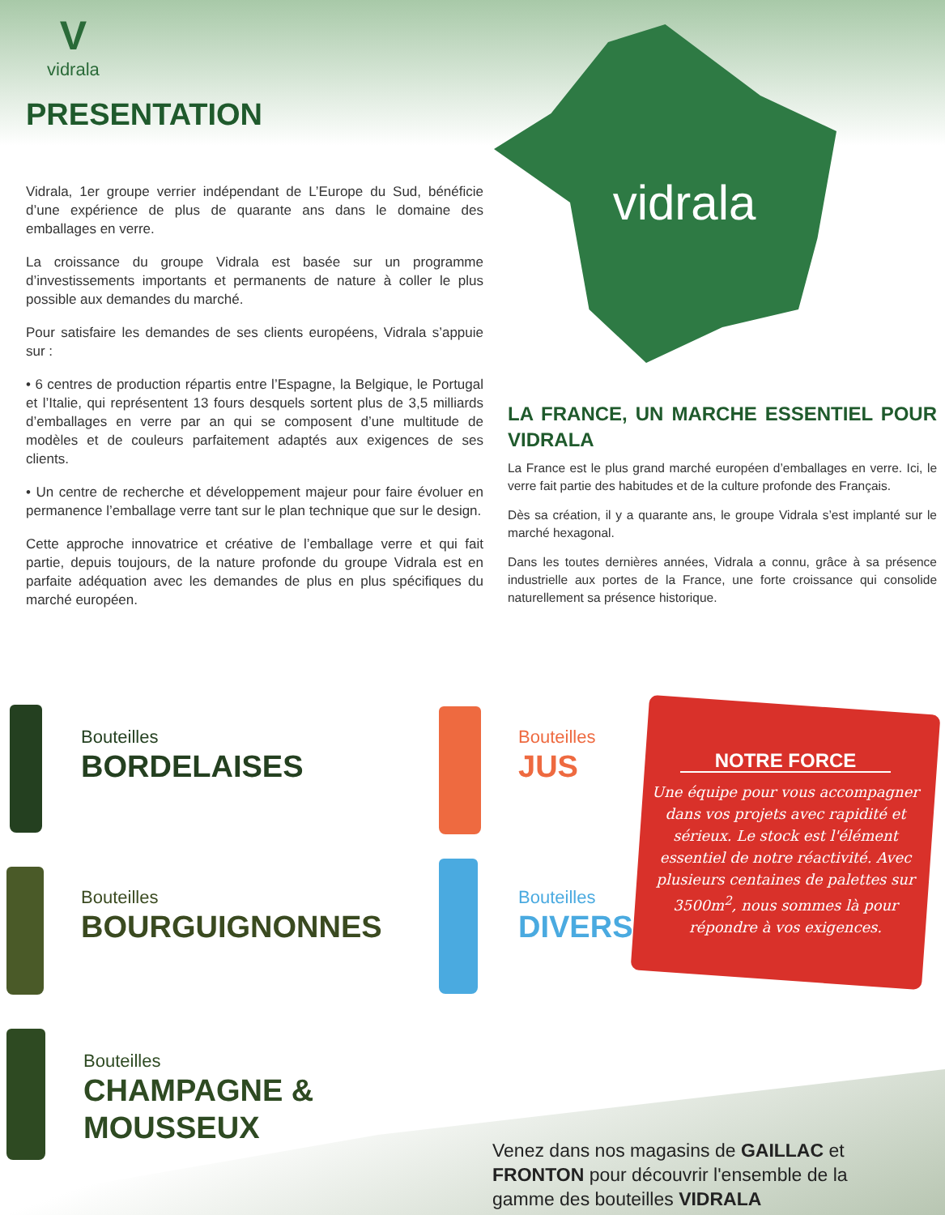V
vidrala
PRESENTATION
Vidrala, 1er groupe verrier indépendant de L’Europe du Sud, bénéficie d’une expérience de plus de quarante ans dans le domaine des emballages en verre.
La croissance du groupe Vidrala est basée sur un programme d’investissements importants et permanents de nature à coller le plus possible aux demandes du marché.
Pour satisfaire les demandes de ses clients européens, Vidrala s’appuie sur :
• 6 centres de production répartis entre l’Espagne, la Belgique, le Portugal et l’Italie, qui représentent 13 fours desquels sortent plus de 3,5 milliards d’emballages en verre par an qui se composent d’une multitude de modèles et de couleurs parfaitement adaptés aux exigences de ses clients.
• Un centre de recherche et développement majeur pour faire évoluer en permanence l’emballage verre tant sur le plan technique que sur le design.
Cette approche innovatrice et créative de l’emballage verre et qui fait partie, depuis toujours, de la nature profonde du groupe Vidrala est en parfaite adéquation avec les demandes de plus en plus spécifiques du marché européen.
vidrala
LA FRANCE, UN MARCHE ESSENTIEL POUR VIDRALA
La France est le plus grand marché européen d’emballages en verre. Ici, le verre fait partie des habitudes et de la culture profonde des Français.
Dès sa création, il y a quarante ans, le groupe Vidrala s’est implanté sur le marché hexagonal.
Dans les toutes dernières années, Vidrala a connu, grâce à sa présence industrielle aux portes de la France, une forte croissance qui consolide naturellement sa présence historique.
Bouteilles
BORDELAISES
Bouteilles
BOURGUIGNONNES
Bouteilles
CHAMPAGNE &
MOUSSEUX
Bouteilles
JUS
Bouteilles
DIVERS
NOTRE FORCE
Une équipe pour vous accompagner dans vos projets avec rapidité et sérieux. Le stock est l'élément essentiel de notre réactivité. Avec plusieurs centaines de palettes sur 3500m<sup>2</sup>, nous sommes là pour répondre à vos exigences.
Venez dans nos magasins de GAILLAC et
FRONTON pour découvrir l'ensemble de la
gamme des bouteilles VIDRALA